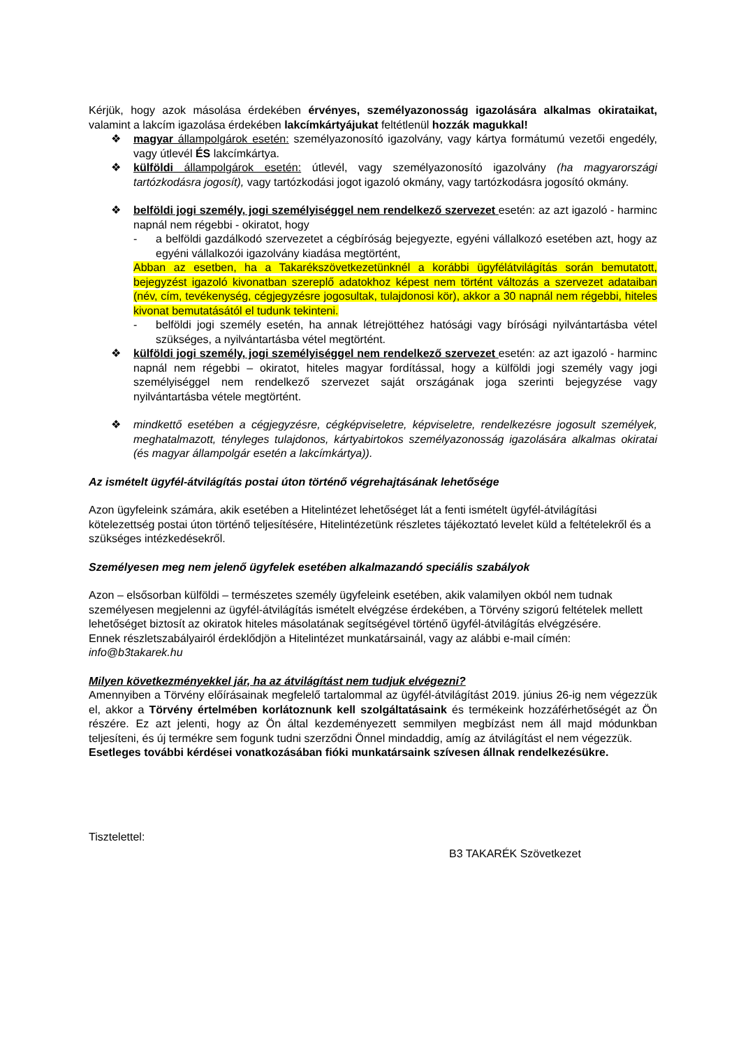Kérjük, hogy azok másolása érdekében érvényes, személyazonosság igazolására alkalmas okirataikat, valamint a lakcím igazolása érdekében lakcímkártyájukat feltétlenül hozzák magukkal!
❖ magyar állampolgárok esetén: személyazonosító igazolvány, vagy kártya formátumú vezetői engedély, vagy útlevél ÉS lakcímkártya.
❖ külföldi állampolgárok esetén: útlevél, vagy személyazonosító igazolvány (ha magyarországi tartózkodásra jogosít), vagy tartózkodási jogot igazoló okmány, vagy tartózkodásra jogosító okmány.
❖ belföldi jogi személy, jogi személyiséggel nem rendelkező szervezet esetén: az azt igazoló - harminc napnál nem régebbi - okiratot, hogy
- a belföldi gazdálkodó szervezetet a cégbíróság bejegyezte, egyéni vállalkozó esetében azt, hogy az egyéni vállalkozói igazolvány kiadása megtörtént,
Abban az esetben, ha a Takarékszövetkezetünknél a korábbi ügyfélátvilágítás során bemutatott, bejegyzést igazoló kivonatban szereplő adatokhoz képest nem történt változás a szervezet adataiban (név, cím, tevékenység, cégjegyzésre jogosultak, tulajdonosi kör), akkor a 30 napnál nem régebbi, hiteles kivonat bemutatásától el tudunk tekinteni.
- belföldi jogi személy esetén, ha annak létrejöttéhez hatósági vagy bírósági nyilvántartásba vétel szükséges, a nyilvántartásba vétel megtörtént.
❖ külföldi jogi személy, jogi személyiséggel nem rendelkező szervezet esetén: az azt igazoló - harminc napnál nem régebbi – okiratot, hiteles magyar fordítással, hogy a külföldi jogi személy vagy jogi személyiséggel nem rendelkező szervezet saját országának joga szerinti bejegyzése vagy nyilvántartásba vétele megtörtént.
❖ mindkettő esetében a cégjegyzésre, cégképviseletre, képviseletre, rendelkezésre jogosult személyek, meghatalmazott, tényleges tulajdonos, kártyabirtokos személyazonosság igazolására alkalmas okiratai (és magyar állampolgár esetén a lakcímkártya)).
Az ismételt ügyfél-átvilágítás postai úton történő végrehajtásának lehetősége
Azon ügyfeleink számára, akik esetében a Hitelintézet lehetőséget lát a fenti ismételt ügyfél-átvilágítási kötelezettség postai úton történő teljesítésére, Hitelintézetünk részletes tájékoztató levelet küld a feltételekről és a szükséges intézkedésekről.
Személyesen meg nem jelenő ügyfelek esetében alkalmazandó speciális szabályok
Azon – elsősorban külföldi – természetes személy ügyfeleink esetében, akik valamilyen okból nem tudnak személyesen megjelenni az ügyfél-átvilágítás ismételt elvégzése érdekében, a Törvény szigorú feltételek mellett lehetőséget biztosít az okiratok hiteles másolatának segítségével történő ügyfél-átvilágítás elvégzésére.
Ennek részletszabályairól érdeklődjön a Hitelintézet munkatársainál, vagy az alábbi e-mail címén: info@b3takarek.hu
Milyen következményekkel jár, ha az átvilágítást nem tudjuk elvégezni?
Amennyiben a Törvény előírásainak megfelelő tartalommal az ügyfél-átvilágítást 2019. június 26-ig nem végezzük el, akkor a Törvény értelmében korlátoznunk kell szolgáltatásaink és termékeink hozzáférhetőségét az Ön részére. Ez azt jelenti, hogy az Ön által kezdeményezett semmilyen megbízást nem áll majd módunkban teljesíteni, és új termékre sem fogunk tudni szerződni Önnel mindaddig, amíg az átvilágítást el nem végezzük.
Esetleges további kérdései vonatkozásában fióki munkatársaink szívesen állnak rendelkezésükre.
Tisztelettel:
B3 TAKARÉK Szövetkezet